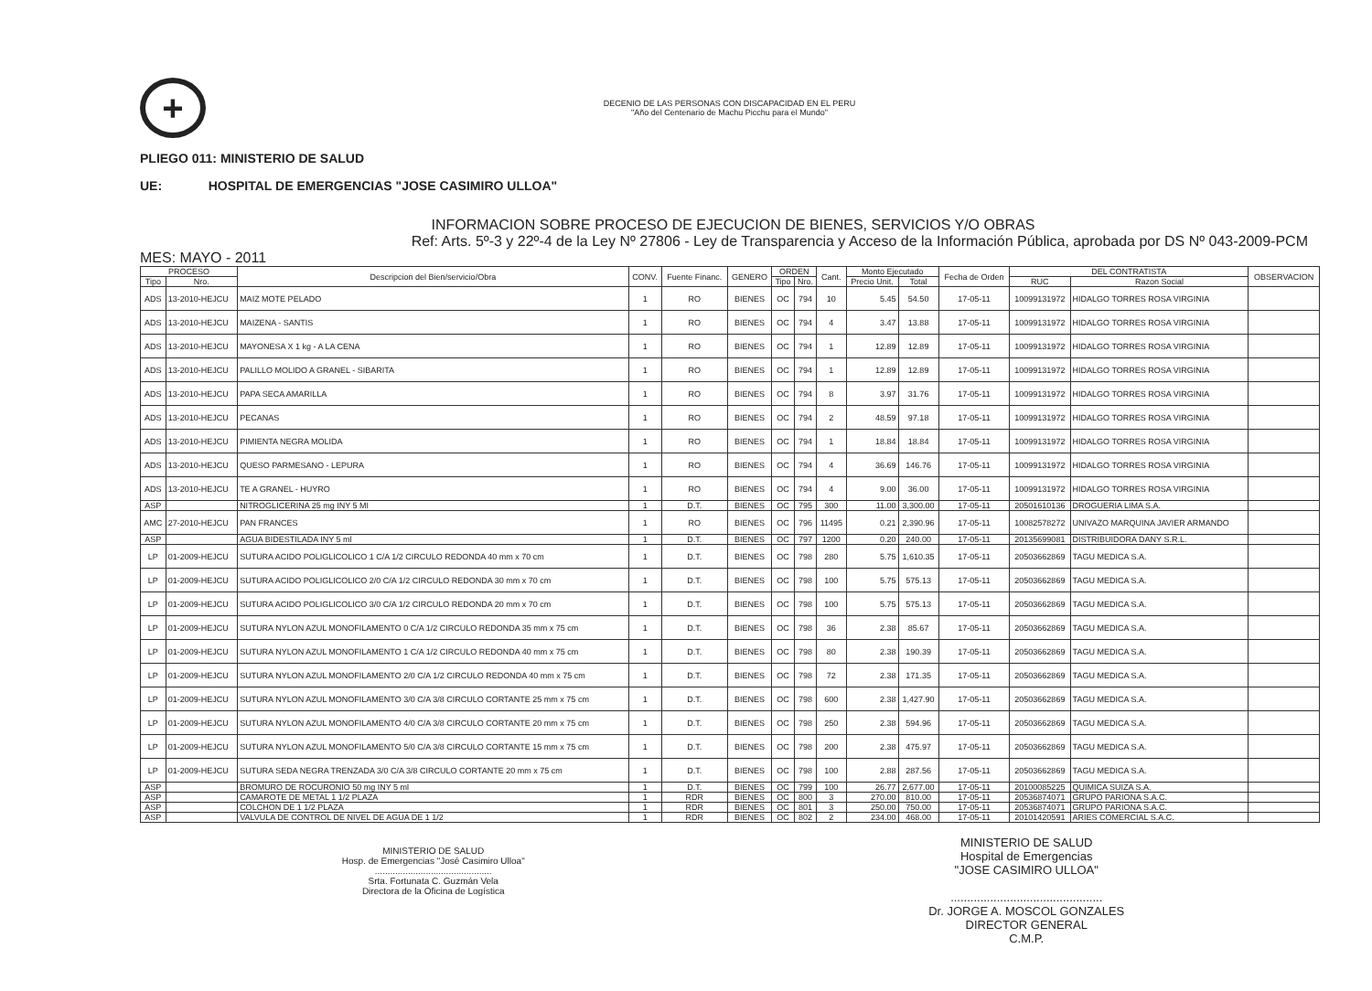+
DECENIO DE LAS PERSONAS CON DISCAPACIDAD EN EL PERU
"Año del Centenario de Machu Picchu para el Mundo"
PLIEGO 011: MINISTERIO DE SALUD
UE: HOSPITAL DE EMERGENCIAS "JOSE CASIMIRO ULLOA"
INFORMACION SOBRE PROCESO DE EJECUCION DE BIENES, SERVICIOS Y/O OBRAS
Ref: Arts. 5º-3 y 22º-4 de la Ley Nº 27806 - Ley de Transparencia y Acceso de la Información Pública, aprobada por DS Nº 043-2009-PCM
MES: MAYO - 2011
| PROCESO | | Descripcion del Bien/servicio/Obra | CONV. | Fuente Financ. | GENERO | ORDEN | | Cant. | Monto Ejecutado | | Fecha de Orden | DEL CONTRATISTA | | OBSERVACION |
| --- | --- | --- | --- | --- | --- | --- | --- | --- | --- | --- | --- | --- | --- | --- |
| Tipo | Nro. | | | | | Tipo | Nro. | | Precio Unit. | Total | | RUC | Razon Social | |
| ADS | 13-2010-HEJCU | MAIZ MOTE PELADO | 1 | RO | BIENES | OC | 794 | 10 | 5.45 | 54.50 | 17-05-11 | 10099131972 | HIDALGO TORRES ROSA VIRGINIA | |
| ADS | 13-2010-HEJCU | MAIZENA - SANTIS | 1 | RO | BIENES | OC | 794 | 4 | 3.47 | 13.88 | 17-05-11 | 10099131972 | HIDALGO TORRES ROSA VIRGINIA | |
| ADS | 13-2010-HEJCU | MAYONESA X 1 kg - A LA CENA | 1 | RO | BIENES | OC | 794 | 1 | 12.89 | 12.89 | 17-05-11 | 10099131972 | HIDALGO TORRES ROSA VIRGINIA | |
| ADS | 13-2010-HEJCU | PALILLO MOLIDO A GRANEL - SIBARITA | 1 | RO | BIENES | OC | 794 | 1 | 12.89 | 12.89 | 17-05-11 | 10099131972 | HIDALGO TORRES ROSA VIRGINIA | |
| ADS | 13-2010-HEJCU | PAPA SECA AMARILLA | 1 | RO | BIENES | OC | 794 | 8 | 3.97 | 31.76 | 17-05-11 | 10099131972 | HIDALGO TORRES ROSA VIRGINIA | |
| ADS | 13-2010-HEJCU | PECANAS | 1 | RO | BIENES | OC | 794 | 2 | 48.59 | 97.18 | 17-05-11 | 10099131972 | HIDALGO TORRES ROSA VIRGINIA | |
| ADS | 13-2010-HEJCU | PIMIENTA NEGRA MOLIDA | 1 | RO | BIENES | OC | 794 | 1 | 18.84 | 18.84 | 17-05-11 | 10099131972 | HIDALGO TORRES ROSA VIRGINIA | |
| ADS | 13-2010-HEJCU | QUESO PARMESANO - LEPURA | 1 | RO | BIENES | OC | 794 | 4 | 36.69 | 146.76 | 17-05-11 | 10099131972 | HIDALGO TORRES ROSA VIRGINIA | |
| ADS | 13-2010-HEJCU | TE A GRANEL - HUYRO | 1 | RO | BIENES | OC | 794 | 4 | 9.00 | 36.00 | 17-05-11 | 10099131972 | HIDALGO TORRES ROSA VIRGINIA | |
| ASP | | NITROGLICERINA 25 mg INY 5 MI | 1 | D.T. | BIENES | OC | 795 | 300 | 11.00 | 3,300.00 | 17-05-11 | 20501610136 | DROGUERIA LIMA S.A. | |
| AMC | 27-2010-HEJCU | PAN FRANCES | 1 | RO | BIENES | OC | 796 | 11495 | 0.21 | 2,390.96 | 17-05-11 | 10082578272 | UNIVAZO MARQUINA JAVIER ARMANDO | |
| ASP | | AGUA BIDESTILADA INY 5 ml | 1 | D.T. | BIENES | OC | 797 | 1200 | 0.20 | 240.00 | 17-05-11 | 20135699081 | DISTRIBUIDORA DANY S.R.L. | |
| LP | 01-2009-HEJCU | SUTURA ACIDO POLIGLICOLICO 1 C/A 1/2 CIRCULO REDONDA 40 mm x 70 cm | 1 | D.T. | BIENES | OC | 798 | 280 | 5.75 | 1,610.35 | 17-05-11 | 20503662869 | TAGU MEDICA S.A. | |
| LP | 01-2009-HEJCU | SUTURA ACIDO POLIGLICOLICO 2/0 C/A 1/2 CIRCULO REDONDA 30 mm x 70 cm | 1 | D.T. | BIENES | OC | 798 | 100 | 5.75 | 575.13 | 17-05-11 | 20503662869 | TAGU MEDICA S.A. | |
| LP | 01-2009-HEJCU | SUTURA ACIDO POLIGLICOLICO 3/0 C/A 1/2 CIRCULO REDONDA 20 mm x 70 cm | 1 | D.T. | BIENES | OC | 798 | 100 | 5.75 | 575.13 | 17-05-11 | 20503662869 | TAGU MEDICA S.A. | |
| LP | 01-2009-HEJCU | SUTURA NYLON AZUL MONOFILAMENTO 0 C/A 1/2 CIRCULO REDONDA 35 mm x 75 cm | 1 | D.T. | BIENES | OC | 798 | 36 | 2.38 | 85.67 | 17-05-11 | 20503662869 | TAGU MEDICA S.A. | |
| LP | 01-2009-HEJCU | SUTURA NYLON AZUL MONOFILAMENTO 1 C/A 1/2 CIRCULO REDONDA 40 mm x 75 cm | 1 | D.T. | BIENES | OC | 798 | 80 | 2.38 | 190.39 | 17-05-11 | 20503662869 | TAGU MEDICA S.A. | |
| LP | 01-2009-HEJCU | SUTURA NYLON AZUL MONOFILAMENTO 2/0 C/A 1/2 CIRCULO REDONDA 40 mm x 75 cm | 1 | D.T. | BIENES | OC | 798 | 72 | 2.38 | 171.35 | 17-05-11 | 20503662869 | TAGU MEDICA S.A. | |
| LP | 01-2009-HEJCU | SUTURA NYLON AZUL MONOFILAMENTO 3/0 C/A 3/8 CIRCULO CORTANTE 25 mm x 75 cm | 1 | D.T. | BIENES | OC | 798 | 600 | 2.38 | 1,427.90 | 17-05-11 | 20503662869 | TAGU MEDICA S.A. | |
| LP | 01-2009-HEJCU | SUTURA NYLON AZUL MONOFILAMENTO 4/0 C/A 3/8 CIRCULO CORTANTE 20 mm x 75 cm | 1 | D.T. | BIENES | OC | 798 | 250 | 2.38 | 594.96 | 17-05-11 | 20503662869 | TAGU MEDICA S.A. | |
| LP | 01-2009-HEJCU | SUTURA NYLON AZUL MONOFILAMENTO 5/0 C/A 3/8 CIRCULO CORTANTE 15 mm x 75 cm | 1 | D.T. | BIENES | OC | 798 | 200 | 2.38 | 475.97 | 17-05-11 | 20503662869 | TAGU MEDICA S.A. | |
| LP | 01-2009-HEJCU | SUTURA SEDA NEGRA TRENZADA 3/0 C/A 3/8 CIRCULO CORTANTE 20 mm x 75 cm | 1 | D.T. | BIENES | OC | 798 | 100 | 2.88 | 287.56 | 17-05-11 | 20503662869 | TAGU MEDICA S.A. | |
| ASP | | BROMURO DE ROCURONIO 50 mg INY 5 ml | 1 | D.T. | BIENES | OC | 799 | 100 | 26.77 | 2,677.00 | 17-05-11 | 20100085225 | QUIMICA SUIZA S.A. | |
| ASP | | CAMAROTE DE METAL 1 1/2 PLAZA | 1 | RDR | BIENES | OC | 800 | 3 | 270.00 | 810.00 | 17-05-11 | 20536874071 | GRUPO PARIONA S.A.C. | |
| ASP | | COLCHON DE 1 1/2 PLAZA | 1 | RDR | BIENES | OC | 801 | 3 | 250.00 | 750.00 | 17-05-11 | 20536874071 | GRUPO PARIONA S.A.C. | |
| ASP | | VALVULA DE CONTROL DE NIVEL DE AGUA DE 1 1/2 | 1 | RDR | BIENES | OC | 802 | 2 | 234.00 | 468.00 | 17-05-11 | 20101420591 | ARIES COMERCIAL S.A.C. | |
MINISTERIO DE SALUD
Hosp. de Emergencias "José Casimiro Ulloa"
..............................................
Srta. Fortunata C. Guzmán Vela
Directora de la Oficina de Logística
MINISTERIO DE SALUD
Hospital de Emergencias
"JOSE CASIMIRO ULLOA"
..............................................
Dr. JORGE A. MOSCOL GONZALES
DIRECTOR GENERAL
C.M.P.